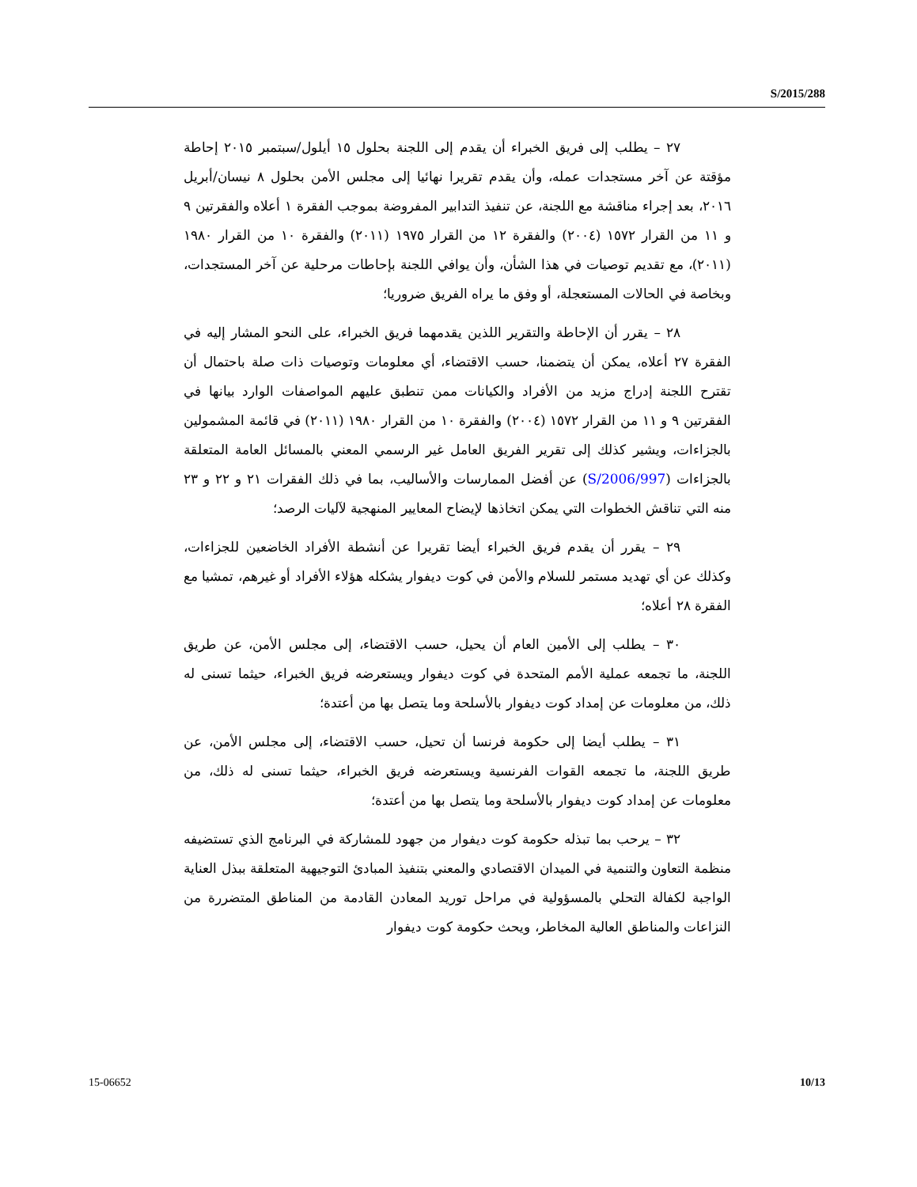S/2015/288
٢٧ – يطلب إلى فريق الخبراء أن يقدم إلى اللجنة بحلول ١٥ أيلول/سبتمبر ٢٠١٥ إحاطة مؤقتة عن آخر مستجدات عمله، وأن يقدم تقريرا نهائيا إلى مجلس الأمن بحلول ٨ نيسان/أبريل ٢٠١٦، بعد إجراء مناقشة مع اللجنة، عن تنفيذ التدابير المفروضة بموجب الفقرة ١ أعلاه والفقرتين ٩ و ١١ من القرار ١٥٧٢ (٢٠٠٤) والفقرة ١٢ من القرار ١٩٧٥ (٢٠١١) والفقرة ١٠ من القرار ١٩٨٠ (٢٠١١)، مع تقديم توصيات في هذا الشأن، وأن يوافي اللجنة بإحاطات مرحلية عن آخر المستجدات، وبخاصة في الحالات المستعجلة، أو وفق ما يراه الفريق ضروريا؛
٢٨ – يقرر أن الإحاطة والتقرير اللذين يقدمهما فريق الخبراء، على النحو المشار إليه في الفقرة ٢٧ أعلاه، يمكن أن يتضمنا، حسب الاقتضاء، أي معلومات وتوصيات ذات صلة باحتمال أن تقترح اللجنة إدراج مزيد من الأفراد والكيانات ممن تنطبق عليهم المواصفات الوارد بيانها في الفقرتين ٩ و ١١ من القرار ١٥٧٢ (٢٠٠٤) والفقرة ١٠ من القرار ١٩٨٠ (٢٠١١) في قائمة المشمولين بالجزاءات، ويشير كذلك إلى تقرير الفريق العامل غير الرسمي المعني بالمسائل العامة المتعلقة بالجزاءات (S/2006/997) عن أفضل الممارسات والأساليب، بما في ذلك الفقرات ٢١ و ٢٢ و ٢٣ منه التي تناقش الخطوات التي يمكن اتخاذها لإيضاح المعايير المنهجية لآليات الرصد؛
٢٩ – يقرر أن يقدم فريق الخبراء أيضا تقريرا عن أنشطة الأفراد الخاضعين للجزاءات، وكذلك عن أي تهديد مستمر للسلام والأمن في كوت ديفوار يشكله هؤلاء الأفراد أو غيرهم، تمشيا مع الفقرة ٢٨ أعلاه؛
٣٠ – يطلب إلى الأمين العام أن يحيل، حسب الاقتضاء، إلى مجلس الأمن، عن طريق اللجنة، ما تجمعه عملية الأمم المتحدة في كوت ديفوار ويستعرضه فريق الخبراء، حيثما تسنى له ذلك، من معلومات عن إمداد كوت ديفوار بالأسلحة وما يتصل بها من أعتدة؛
٣١ – يطلب أيضا إلى حكومة فرنسا أن تحيل، حسب الاقتضاء، إلى مجلس الأمن، عن طريق اللجنة، ما تجمعه القوات الفرنسية ويستعرضه فريق الخبراء، حيثما تسنى له ذلك، من معلومات عن إمداد كوت ديفوار بالأسلحة وما يتصل بها من أعتدة؛
٣٢ – يرحب بما تبذله حكومة كوت ديفوار من جهود للمشاركة في البرنامج الذي تستضيفه منظمة التعاون والتنمية في الميدان الاقتصادي والمعني بتنفيذ المبادئ التوجيهية المتعلقة ببذل العناية الواجبة لكفالة التحلي بالمسؤولية في مراحل توريد المعادن القادمة من المناطق المتضررة من النزاعات والمناطق العالية المخاطر، ويحث حكومة كوت ديفوار
15-06652 10/13